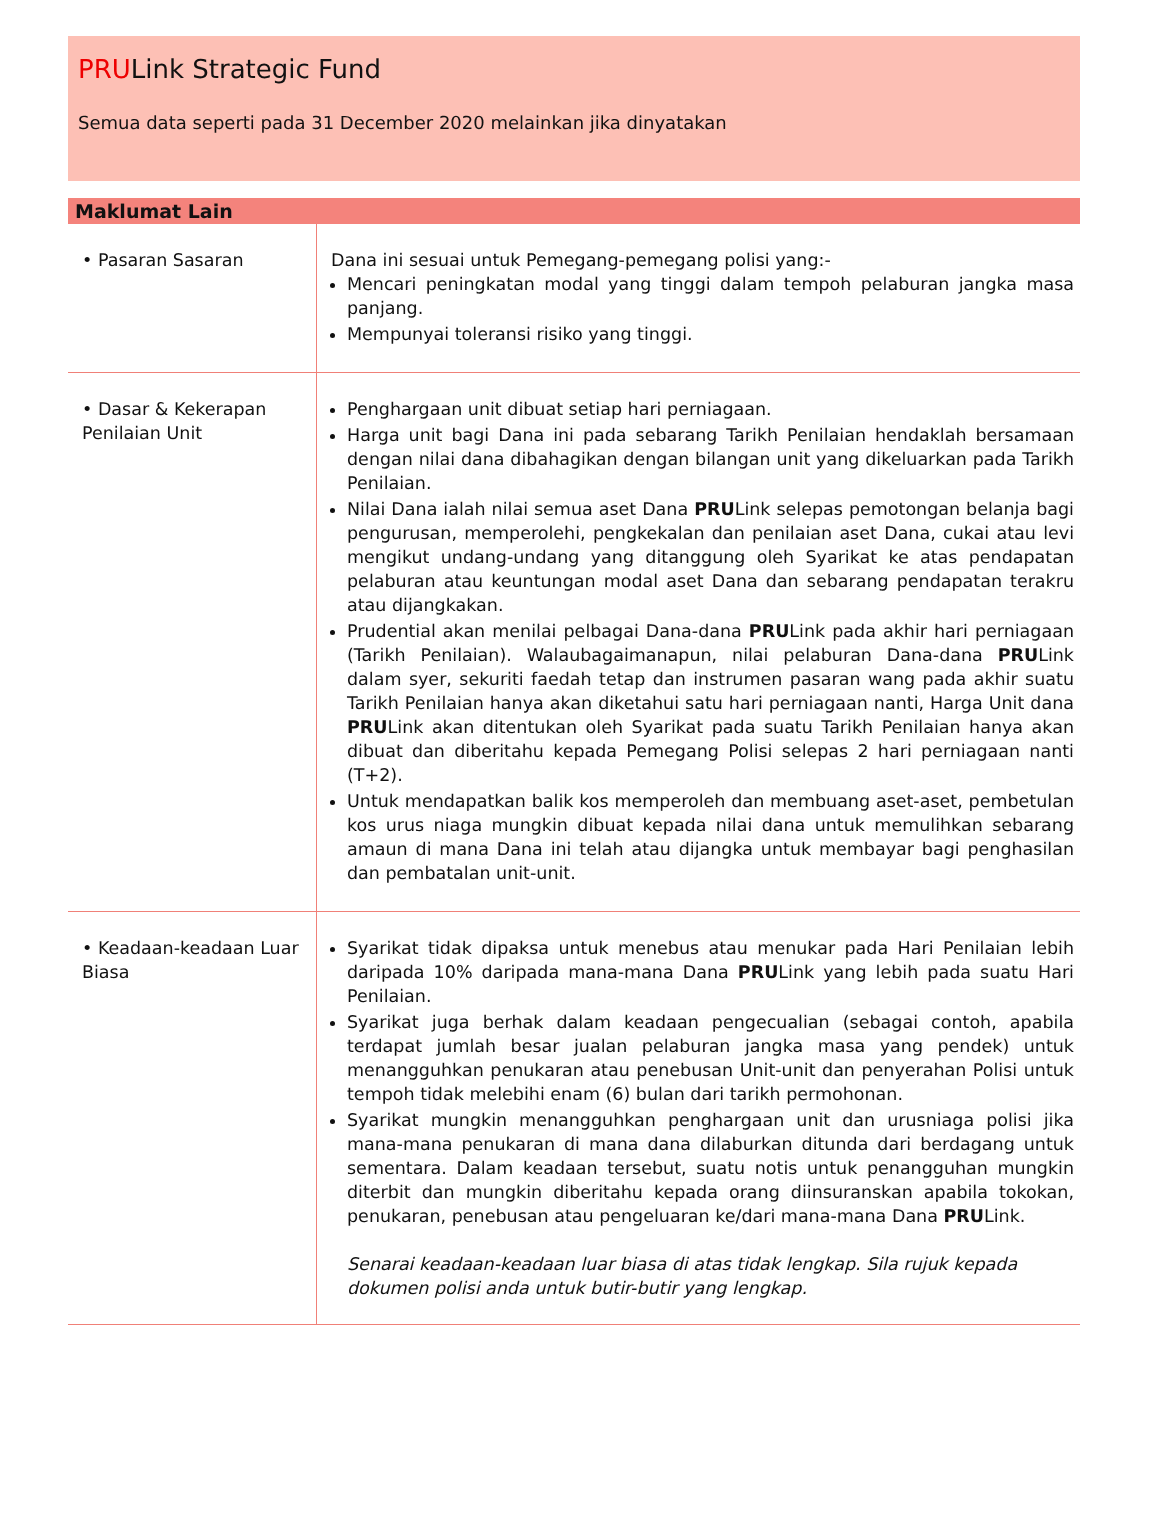PRULink Strategic Fund
Semua data seperti pada 31 December 2020 melainkan jika dinyatakan
Maklumat Lain
| • Pasaran Sasaran | Dana ini sesuai untuk Pemegang-pemegang polisi yang:- Mencari peningkatan modal yang tinggi dalam tempoh pelaburan jangka masa panjang. Mempunyai toleransi risiko yang tinggi. |
| • Dasar & Kekerapan Penilaian Unit | Penghargaan unit dibuat setiap hari perniagaan. Harga unit bagi Dana ini pada sebarang Tarikh Penilaian hendaklah bersamaan dengan nilai dana dibahagikan dengan bilangan unit yang dikeluarkan pada Tarikh Penilaian. Nilai Dana ialah nilai semua aset Dana PRU Link selepas pemotongan belanja bagi pengurusan, memperolehi, pengkekalan dan penilaian aset Dana, cukai atau levi mengikut undang-undang yang ditanggung oleh Syarikat ke atas pendapatan pelaburan atau keuntungan modal aset Dana dan sebarang pendapatan terakru atau dijangkakan. Prudential akan menilai pelbagai Dana-dana PRU Link pada akhir hari perniagaan (Tarikh Penilaian). Walaubagaimanapun, nilai pelaburan Dana-dana PRU Link dalam syer, sekuriti faedah tetap dan instrumen pasaran wang pada akhir suatu Tarikh Penilaian hanya akan diketahui satu hari perniagaan nanti, Harga Unit dana PRU Link akan ditentukan oleh Syarikat pada suatu Tarikh Penilaian hanya akan dibuat dan diberitahu kepada Pemegang Polisi selepas 2 hari perniagaan nanti (T+2). Untuk mendapatkan balik kos memperoleh dan membuang aset-aset, pembetulan kos urus niaga mungkin dibuat kepada nilai dana untuk memulihkan sebarang amaun di mana Dana ini telah atau dijangka untuk membayar bagi penghasilan dan pembatalan unit-unit. |
| • Keadaan-keadaan Luar Biasa | Syarikat tidak dipaksa untuk menebus atau menukar pada Hari Penilaian lebih daripada 10% daripada mana-mana Dana PRU Link yang lebih pada suatu Hari Penilaian. Syarikat juga berhak dalam keadaan pengecualian (sebagai contoh, apabila terdapat jumlah besar jualan pelaburan jangka masa yang pendek) untuk menangguhkan penukaran atau penebusan Unit-unit dan penyerahan Polisi untuk tempoh tidak melebihi enam (6) bulan dari tarikh permohonan. Syarikat mungkin menangguhkan penghargaan unit dan urusniaga polisi jika mana-mana penukaran di mana dana dilaburkan ditunda dari berdagang untuk sementara. Dalam keadaan tersebut, suatu notis untuk penangguhan mungkin diterbit dan mungkin diberitahu kepada orang diinsuranskan apabila tokokan, penukaran, penebusan atau pengeluaran ke/dari mana-mana Dana PRU Link. Senarai keadaan-keadaan luar biasa di atas tidak lengkap. Sila rujuk kepada dokumen polisi anda untuk butir-butir yang lengkap. |